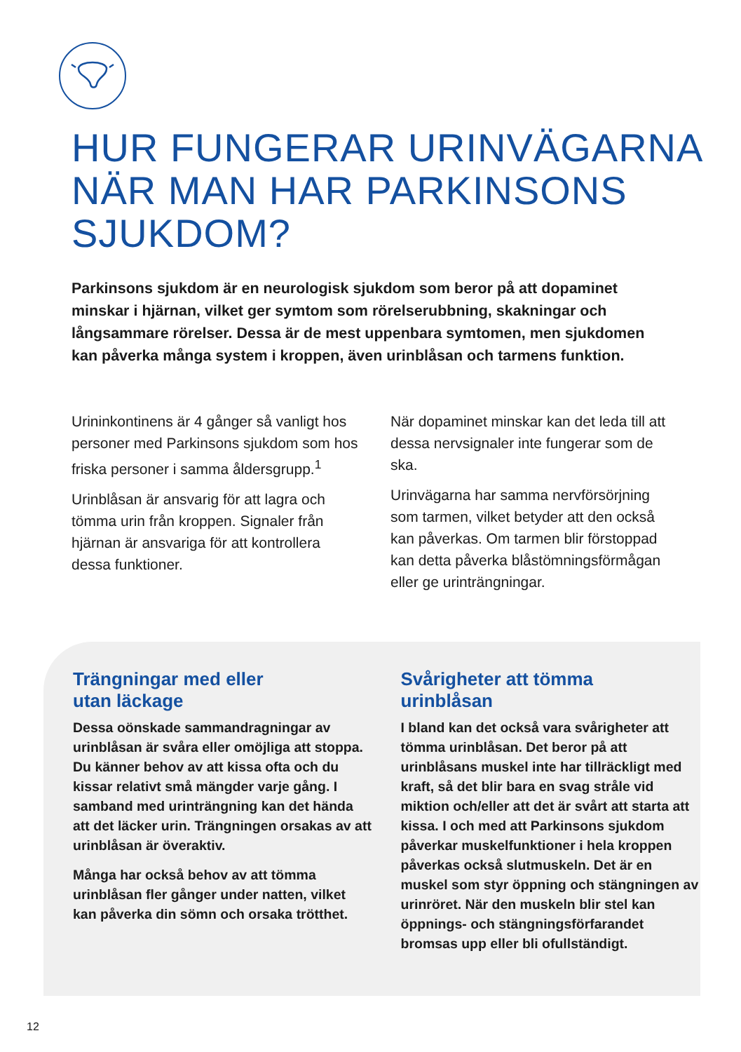HUR FUNGERAR URINVÄGARNA
NÄR MAN HAR PARKINSONS
SJUKDOM?
Parkinsons sjukdom är en neurologisk sjukdom som beror på att dopaminet minskar i hjärnan, vilket ger symtom som rörelserubbning, skakningar och långsammare rörelser. Dessa är de mest uppenbara symtomen, men sjukdomen kan påverka många system i kroppen, även urinblåsan och tarmens funktion.
Urininkontinens är 4 gånger så vanligt hos personer med Parkinsons sjukdom som hos friska personer i samma åldersgrupp.<sup>1</sup>
Urinblåsan är ansvarig för att lagra och tömma urin från kroppen. Signaler från hjärnan är ansvariga för att kontrollera dessa funktioner.
När dopaminet minskar kan det leda till att dessa nervsignaler inte fungerar som de ska.
Urinvägarna har samma nervförsörjning som tarmen, vilket betyder att den också kan påverkas. Om tarmen blir förstoppad kan detta påverka blåstömningsförmågan eller ge urinträngningar.
Trängningar med eller
utan läckage
Dessa oönskade sammandragningar av urinblåsan är svåra eller omöjliga att stoppa. Du känner behov av att kissa ofta och du kissar relativt små mängder varje gång. I samband med urinträngning kan det hända att det läcker urin. Trängningen orsakas av att urinblåsan är överaktiv.
Många har också behov av att tömma urinblåsan fler gånger under natten, vilket kan påverka din sömn och orsaka trötthet.
Svårigheter att tömma
urinblåsan
I bland kan det också vara svårigheter att tömma urinblåsan. Det beror på att urinblåsans muskel inte har tillräckligt med kraft, så det blir bara en svag stråle vid miktion och/eller att det är svårt att starta att kissa. I och med att Parkinsons sjukdom påverkar muskelfunktioner i hela kroppen påverkas också slutmuskeln. Det är en muskel som styr öppning och stängningen av urinröret. När den muskeln blir stel kan öppnings- och stängningsförfarandet bromsas upp eller bli ofullständigt.
12